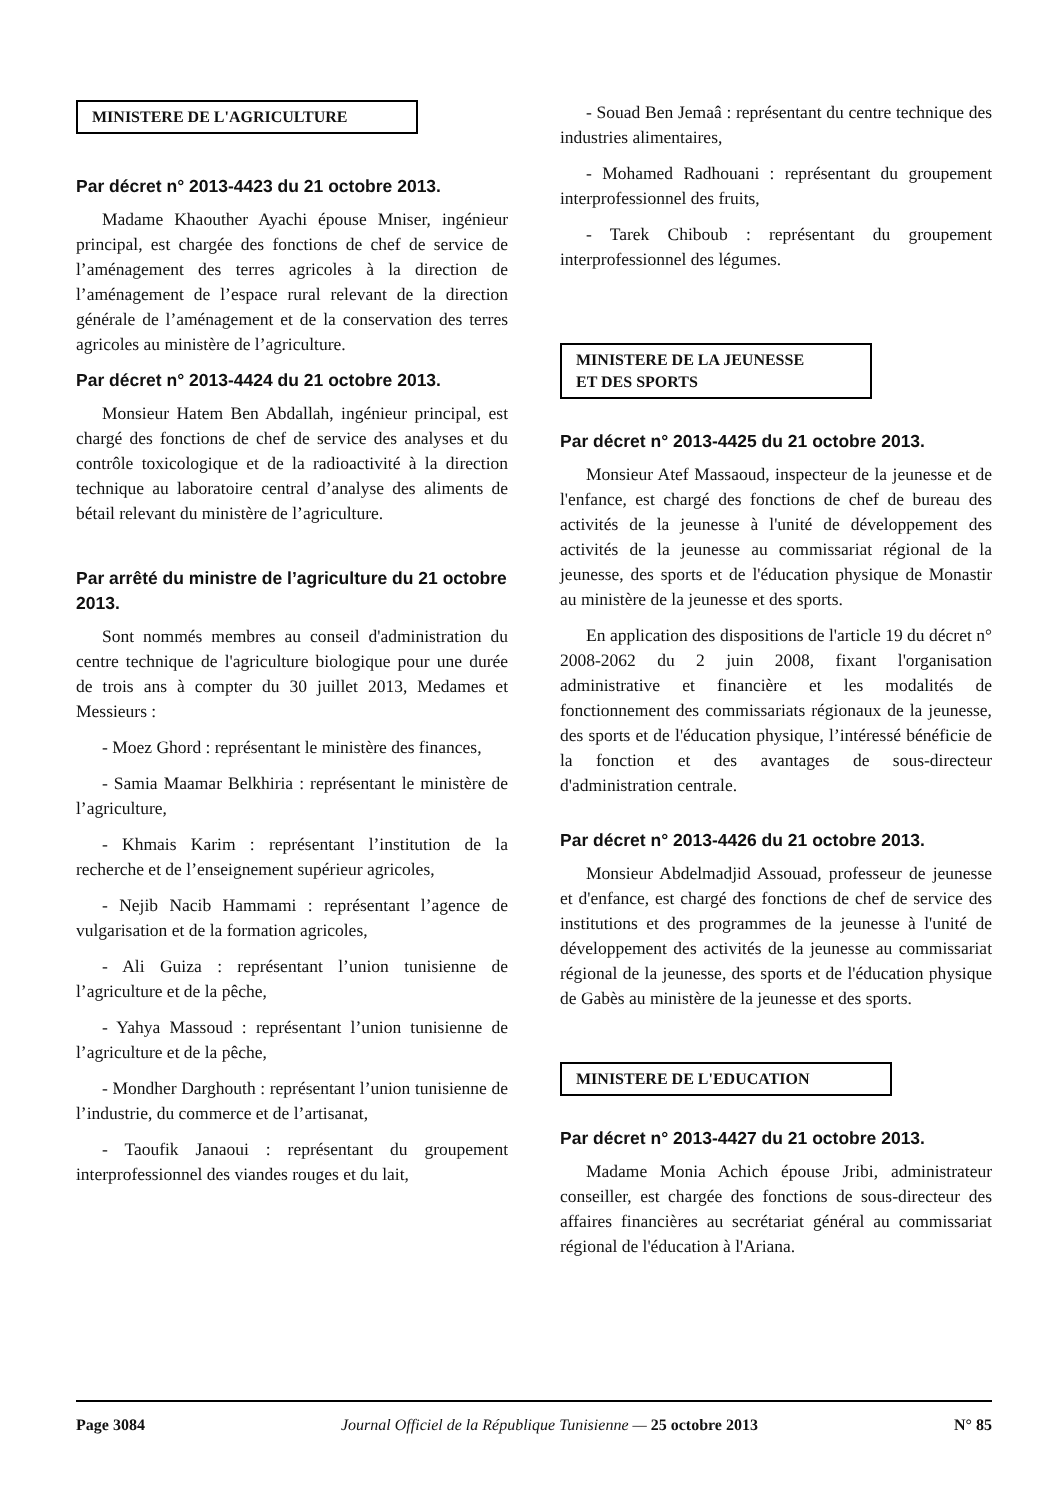MINISTERE DE L'AGRICULTURE
Par décret n° 2013-4423 du 21 octobre 2013.
Madame Khaouther Ayachi épouse Mniser, ingénieur principal, est chargée des fonctions de chef de service de l’aménagement des terres agricoles à la direction de l’aménagement de l’espace rural relevant de la direction générale de l’aménagement et de la conservation des terres agricoles au ministère de l’agriculture.
Par décret n° 2013-4424 du 21 octobre 2013.
Monsieur Hatem Ben Abdallah, ingénieur principal, est chargé des fonctions de chef de service des analyses et du contrôle toxicologique et de la radioactivité à la direction technique au laboratoire central d’analyse des aliments de bétail relevant du ministère de l’agriculture.
Par arrêté du ministre de l’agriculture du 21 octobre 2013.
Sont nommés membres au conseil d'administration du centre technique de l'agriculture biologique pour une durée de trois ans à compter du 30 juillet 2013, Medames et Messieurs :
- Moez Ghord : représentant le ministère des finances,
- Samia Maamar Belkhiria : représentant le ministère de l’agriculture,
- Khmais Karim : représentant l’institution de la recherche et de l’enseignement supérieur agricoles,
- Nejib Nacib Hammami : représentant l’agence de vulgarisation et de la formation agricoles,
- Ali Guiza : représentant l’union tunisienne de l’agriculture et de la pêche,
- Yahya Massoud : représentant l’union tunisienne de l’agriculture et de la pêche,
- Mondher Darghouth : représentant l’union tunisienne de l’industrie, du commerce et de l’artisanat,
- Taoufik Janaoui : représentant du groupement interprofessionnel des viandes rouges et du lait,
- Souad Ben Jemaâ : représentant du centre technique des industries alimentaires,
- Mohamed Radhouani : représentant du groupement interprofessionnel des fruits,
- Tarek Chiboub : représentant du groupement interprofessionnel des légumes.
MINISTERE DE LA JEUNESSE
ET DES SPORTS
Par décret n° 2013-4425 du 21 octobre 2013.
Monsieur Atef Massaoud, inspecteur de la jeunesse et de l'enfance, est chargé des fonctions de chef de bureau des activités de la jeunesse à l'unité de développement des activités de la jeunesse au commissariat régional de la jeunesse, des sports et de l'éducation physique de Monastir au ministère de la jeunesse et des sports.
En application des dispositions de l'article 19 du décret n° 2008-2062 du 2 juin 2008, fixant l'organisation administrative et financière et les modalités de fonctionnement des commissariats régionaux de la jeunesse, des sports et de l'éducation physique, l’intéressé bénéficie de la fonction et des avantages de sous-directeur d'administration centrale.
Par décret n° 2013-4426 du 21 octobre 2013.
Monsieur Abdelmadjid Assouad, professeur de jeunesse et d'enfance, est chargé des fonctions de chef de service des institutions et des programmes de la jeunesse à l'unité de développement des activités de la jeunesse au commissariat régional de la jeunesse, des sports et de l'éducation physique de Gabès au ministère de la jeunesse et des sports.
MINISTERE DE L'EDUCATION
Par décret n° 2013-4427 du 21 octobre 2013.
Madame Monia Achich épouse Jribi, administrateur conseiller, est chargée des fonctions de sous-directeur des affaires financières au secrétariat général au commissariat régional de l'éducation à l'Ariana.
Page 3084 Journal Officiel de la République Tunisienne — 25 octobre 2013 N° 85